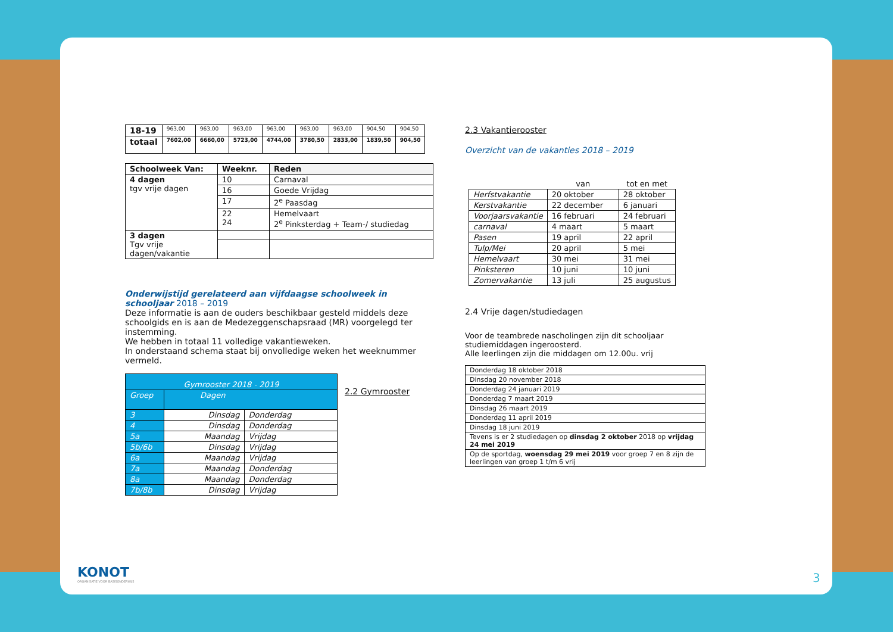| 18-19 | 963,00 | 963,00 | 963,00 | 963,00 | 963,00 | 963,00 | 904,50 | 904,50 |
| totaal | 7602,00 | 6660,00 | 5723,00 | 4744,00 | 3780,50 | 2833,00 | 1839,50 | 904,50 |
| Schoolweek Van: | Weeknr. | Reden |
| --- | --- | --- |
| 4 dagen tgv vrije dagen | 10 | Carnaval |
| | 16 | Goede Vrijdag |
| | 17 | 2<sup>e</sup> Paasdag |
| | 22 24 | Hemelvaart 2<sup>e</sup> Pinksterdag + Team-/ studiedag |
| 3 dagen Tgv vrije dagen/vakantie | | |
Onderwijstijd gerelateerd aan vijfdaagse schoolweek in schooljaar 2018 – 2019
Deze informatie is aan de ouders beschikbaar gesteld middels deze schoolgids en is aan de Medezeggenschapsraad (MR) voorgelegd ter instemming.
We hebben in totaal 11 volledige vakantieweken.
In onderstaand schema staat bij onvolledige weken het weeknummer vermeld.
| Gymrooster 2018 - 2019 | | |
| Groep | Dagen | |
| 3 | Dinsdag | Donderdag |
| 4 | Dinsdag | Donderdag |
| 5a | Maandag | Vrijdag |
| 5b/6b | Dinsdag | Vrijdag |
| 6a | Maandag | Vrijdag |
| 7a | Maandag | Donderdag |
| 8a | Maandag | Donderdag |
| 7b/8b | Dinsdag | Vrijdag |
2.2 Gymrooster
2.3 Vakantierooster
Overzicht van de vakanties 2018 – 2019
| | van | tot en met |
| --- | --- | --- |
| Herfstvakantie | 20 oktober | 28 oktober |
| Kerstvakantie | 22 december | 6 januari |
| Voorjaarsvakantie | 16 februari | 24 februari |
| carnaval | 4 maart | 5 maart |
| Pasen | 19 april | 22 april |
| Tulp/Mei | 20 april | 5 mei |
| Hemelvaart | 30 mei | 31 mei |
| Pinksteren | 10 juni | 10 juni |
| Zomervakantie | 13 juli | 25 augustus |
2.4 Vrije dagen/studiedagen
Voor de teambrede nascholingen zijn dit schooljaar studiemiddagen ingeroosterd.
Alle leerlingen zijn die middagen om 12.00u. vrij
| Donderdag 18 oktober 2018 |
| Dinsdag 20 november 2018 |
| Donderdag 24 januari 2019 |
| Donderdag 7 maart 2019 |
| Dinsdag 26 maart 2019 |
| Donderdag 11 april 2019 |
| Dinsdag 18 juni 2019 |
| Tevens is er 2 studiedagen op dinsdag 2 oktober 2018 op vrijdag 24 mei 2019 |
| Op de sportdag, woensdag 29 mei 2019 voor groep 7 en 8 zijn de leerlingen van groep 1 t/m 6 vrij |
KONOT
ORGANISATIE VOOR BASISONDERWIJS
3